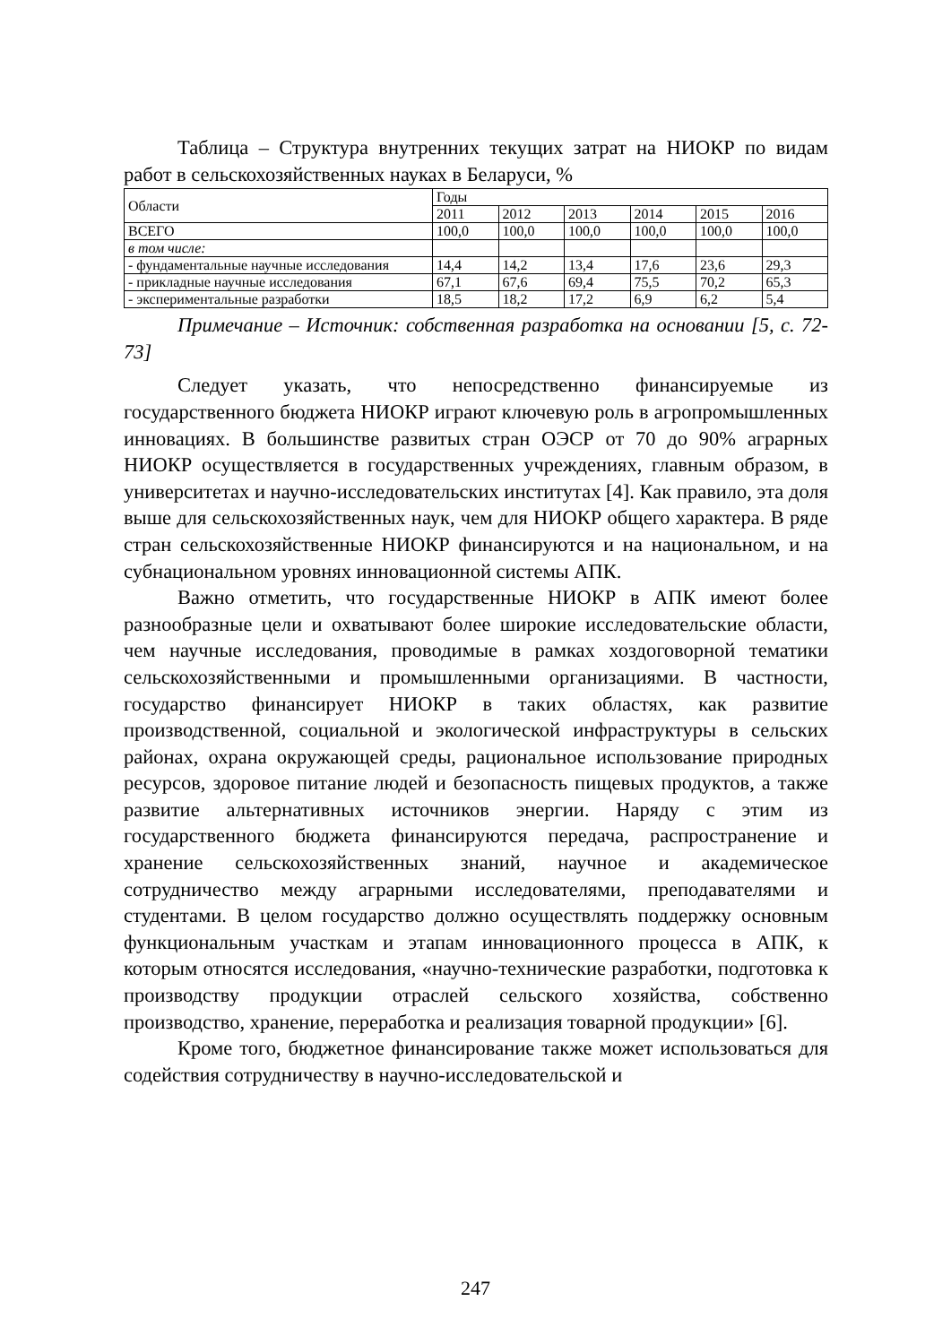Таблица – Структура внутренних текущих затрат на НИОКР по видам работ в сельскохозяйственных науках в Беларуси, %
| Области | Годы | | | | | |
| | 2011 | 2012 | 2013 | 2014 | 2015 | 2016 |
| ВСЕГО | 100,0 | 100,0 | 100,0 | 100,0 | 100,0 | 100,0 |
| в том числе: | | | | | | |
| - фундаментальные научные исследования | 14,4 | 14,2 | 13,4 | 17,6 | 23,6 | 29,3 |
| - прикладные научные исследования | 67,1 | 67,6 | 69,4 | 75,5 | 70,2 | 65,3 |
| - экспериментальные разработки | 18,5 | 18,2 | 17,2 | 6,9 | 6,2 | 5,4 |
Примечание – Источник: собственная разработка на основании [5, с. 72-73]
Следует указать, что непосредственно финансируемые из государственного бюджета НИОКР играют ключевую роль в агропромышленных инновациях. В большинстве развитых стран ОЭСР от 70 до 90% аграрных НИОКР осуществляется в государственных учреждениях, главным образом, в университетах и научно-исследовательских институтах [4]. Как правило, эта доля выше для сельскохозяйственных наук, чем для НИОКР общего характера. В ряде стран сельскохозяйственные НИОКР финансируются и на национальном, и на субнациональном уровнях инновационной системы АПК.
Важно отметить, что государственные НИОКР в АПК имеют более разнообразные цели и охватывают более широкие исследовательские области, чем научные исследования, проводимые в рамках хоздоговорной тематики сельскохозяйственными и промышленными организациями. В частности, государство финансирует НИОКР в таких областях, как развитие производственной, социальной и экологической инфраструктуры в сельских районах, охрана окружающей среды, рациональное использование природных ресурсов, здоровое питание людей и безопасность пищевых продуктов, а также развитие альтернативных источников энергии. Наряду с этим из государственного бюджета финансируются передача, распространение и хранение сельскохозяйственных знаний, научное и академическое сотрудничество между аграрными исследователями, преподавателями и студентами. В целом государство должно осуществлять поддержку основным функциональным участкам и этапам инновационного процесса в АПК, к которым относятся исследования, «научно-технические разработки, подготовка к производству продукции отраслей сельского хозяйства, собственно производство, хранение, переработка и реализация товарной продукции» [6].
Кроме того, бюджетное финансирование также может использоваться для содействия сотрудничеству в научно-исследовательской и
247